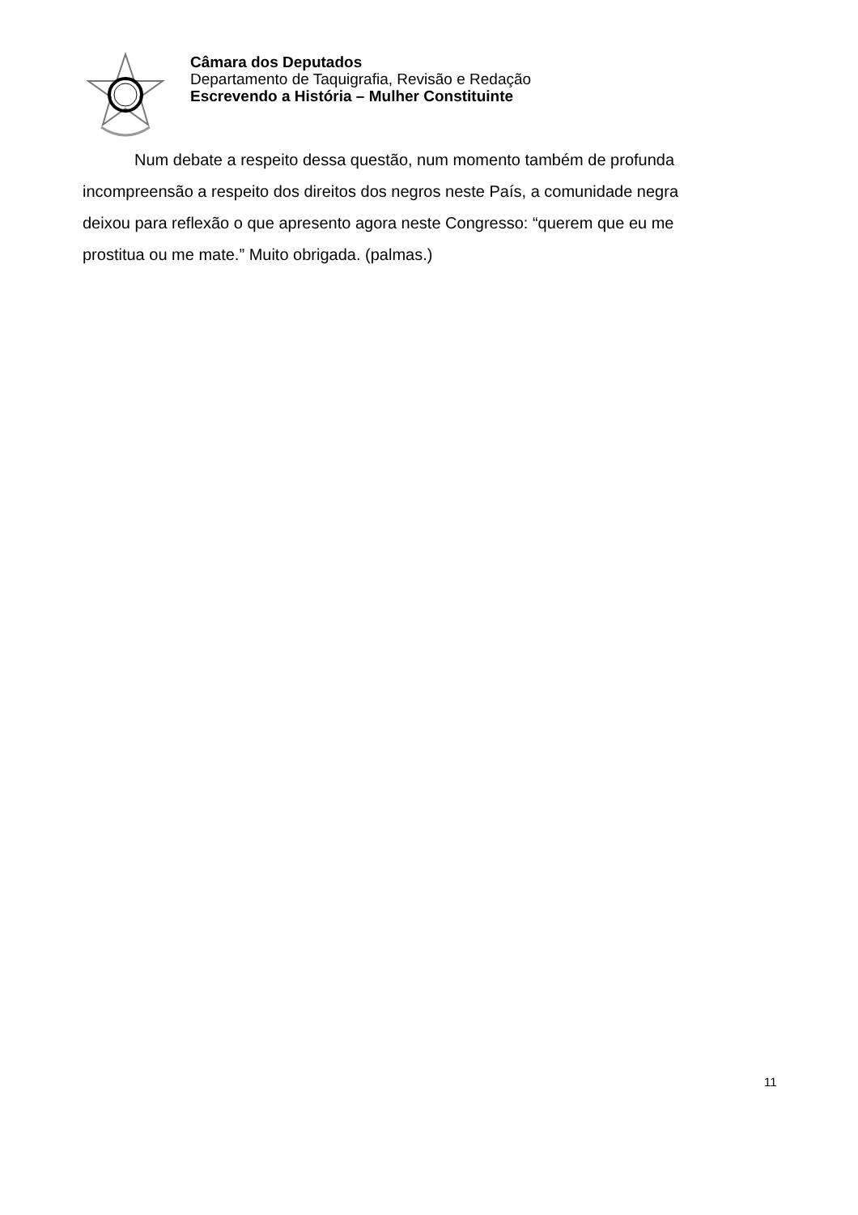Câmara dos Deputados
Departamento de Taquigrafia, Revisão e Redação
Escrevendo a História – Mulher Constituinte
Num debate a respeito dessa questão, num momento também de profunda incompreensão a respeito dos direitos dos negros neste País, a comunidade negra deixou para reflexão o que apresento agora neste Congresso: “querem que eu me prostitua ou me mate.” Muito obrigada. (palmas.)
11